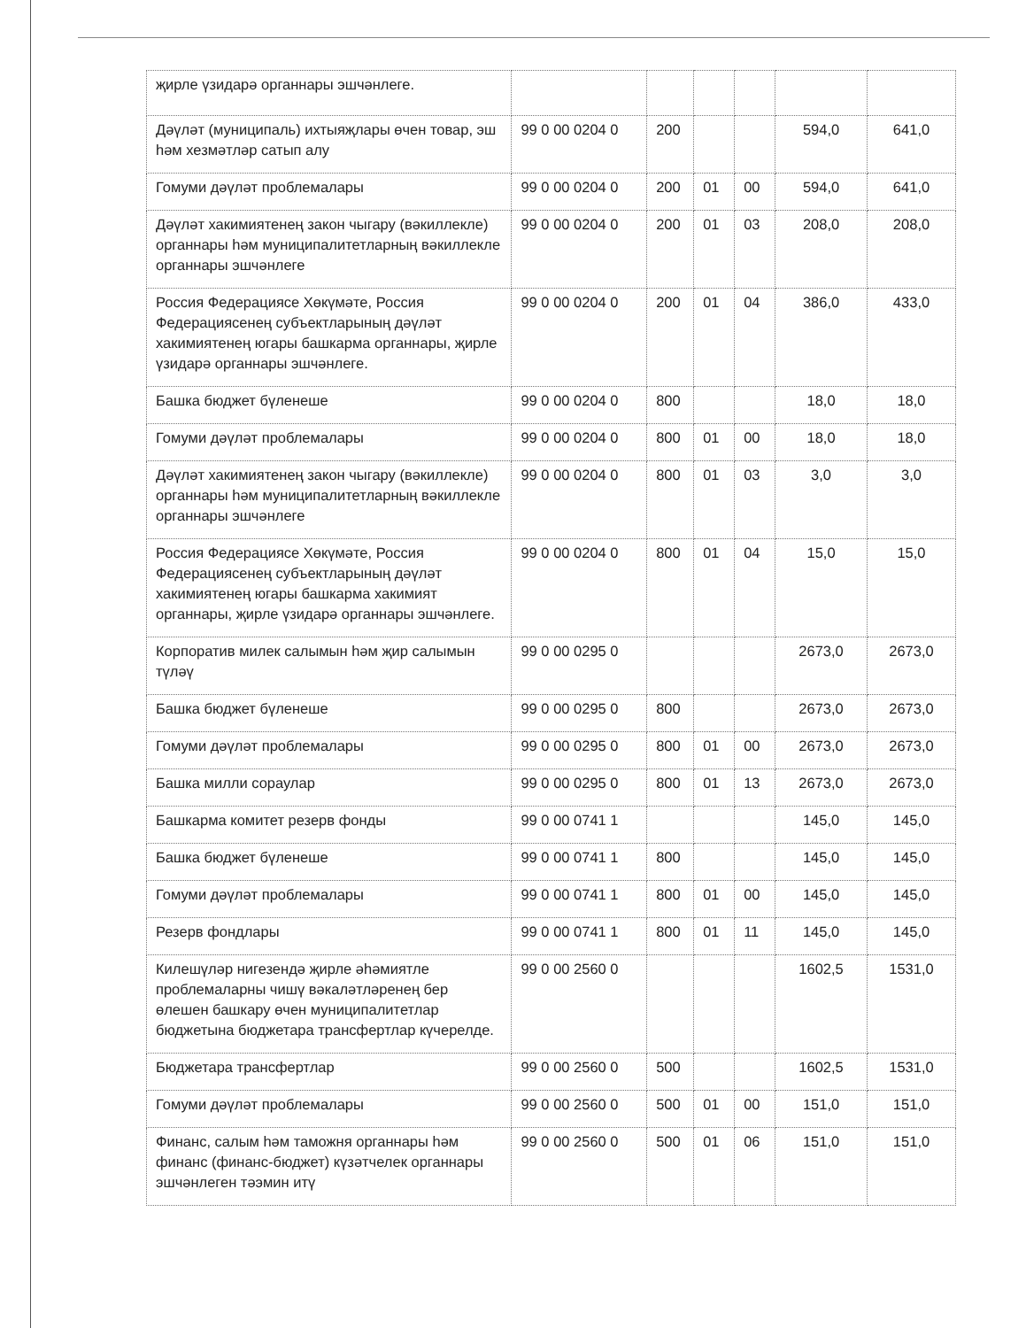| җирле үзидарә органнары эшчәнлеге. | | | | | | |
| Дәүләт (муниципаль) ихтыяҗлары өчен товар, эш һәм хезмәтләр сатып алу | 99 0 00 0204 0 | 200 | | | 594,0 | 641,0 |
| Гомуми дәүләт проблемалары | 99 0 00 0204 0 | 200 | 01 | 00 | 594,0 | 641,0 |
| Дәүләт хакимиятенең закон чыгару (вәкиллекле) органнары һәм муниципалитетларның вәкиллекле органнары эшчәнлеге | 99 0 00 0204 0 | 200 | 01 | 03 | 208,0 | 208,0 |
| Россия Федерациясе Хөкүмәте, Россия Федерациясенең субъектларының дәүләт хакимиятенең югары башкарма органнары, җирле үзидарә органнары эшчәнлеге. | 99 0 00 0204 0 | 200 | 01 | 04 | 386,0 | 433,0 |
| Башка бюджет бүленеше | 99 0 00 0204 0 | 800 | | | 18,0 | 18,0 |
| Гомуми дәүләт проблемалары | 99 0 00 0204 0 | 800 | 01 | 00 | 18,0 | 18,0 |
| Дәүләт хакимиятенең закон чыгару (вәкиллекле) органнары һәм муниципалитетларның вәкиллекле органнары эшчәнлеге | 99 0 00 0204 0 | 800 | 01 | 03 | 3,0 | 3,0 |
| Россия Федерациясе Хөкүмәте, Россия Федерациясенең субъектларының дәүләт хакимиятенең югары башкарма хакимият органнары, җирле үзидарә органнары эшчәнлеге. | 99 0 00 0204 0 | 800 | 01 | 04 | 15,0 | 15,0 |
| Корпоратив милек салымын һәм җир салымын түләү | 99 0 00 0295 0 | | | | 2673,0 | 2673,0 |
| Башка бюджет бүленеше | 99 0 00 0295 0 | 800 | | | 2673,0 | 2673,0 |
| Гомуми дәүләт проблемалары | 99 0 00 0295 0 | 800 | 01 | 00 | 2673,0 | 2673,0 |
| Башка милли сораулар | 99 0 00 0295 0 | 800 | 01 | 13 | 2673,0 | 2673,0 |
| Башкарма комитет резерв фонды | 99 0 00 0741 1 | | | | 145,0 | 145,0 |
| Башка бюджет бүленеше | 99 0 00 0741 1 | 800 | | | 145,0 | 145,0 |
| Гомуми дәүләт проблемалары | 99 0 00 0741 1 | 800 | 01 | 00 | 145,0 | 145,0 |
| Резерв фондлары | 99 0 00 0741 1 | 800 | 01 | 11 | 145,0 | 145,0 |
| Килешүләр нигезендә җирле әһәмиятле проблемаларны чишү вәкаләтләренең бер өлешен башкару өчен муниципалитетлар бюджетына бюджетара трансфертлар күчерелде. | 99 0 00 2560 0 | | | | 1602,5 | 1531,0 |
| Бюджетара трансфертлар | 99 0 00 2560 0 | 500 | | | 1602,5 | 1531,0 |
| Гомуми дәүләт проблемалары | 99 0 00 2560 0 | 500 | 01 | 00 | 151,0 | 151,0 |
| Финанс, салым һәм таможня органнары һәм финанс (финанс-бюджет) күзәтчелек органнары эшчәнлеген тәэмин итү | 99 0 00 2560 0 | 500 | 01 | 06 | 151,0 | 151,0 |